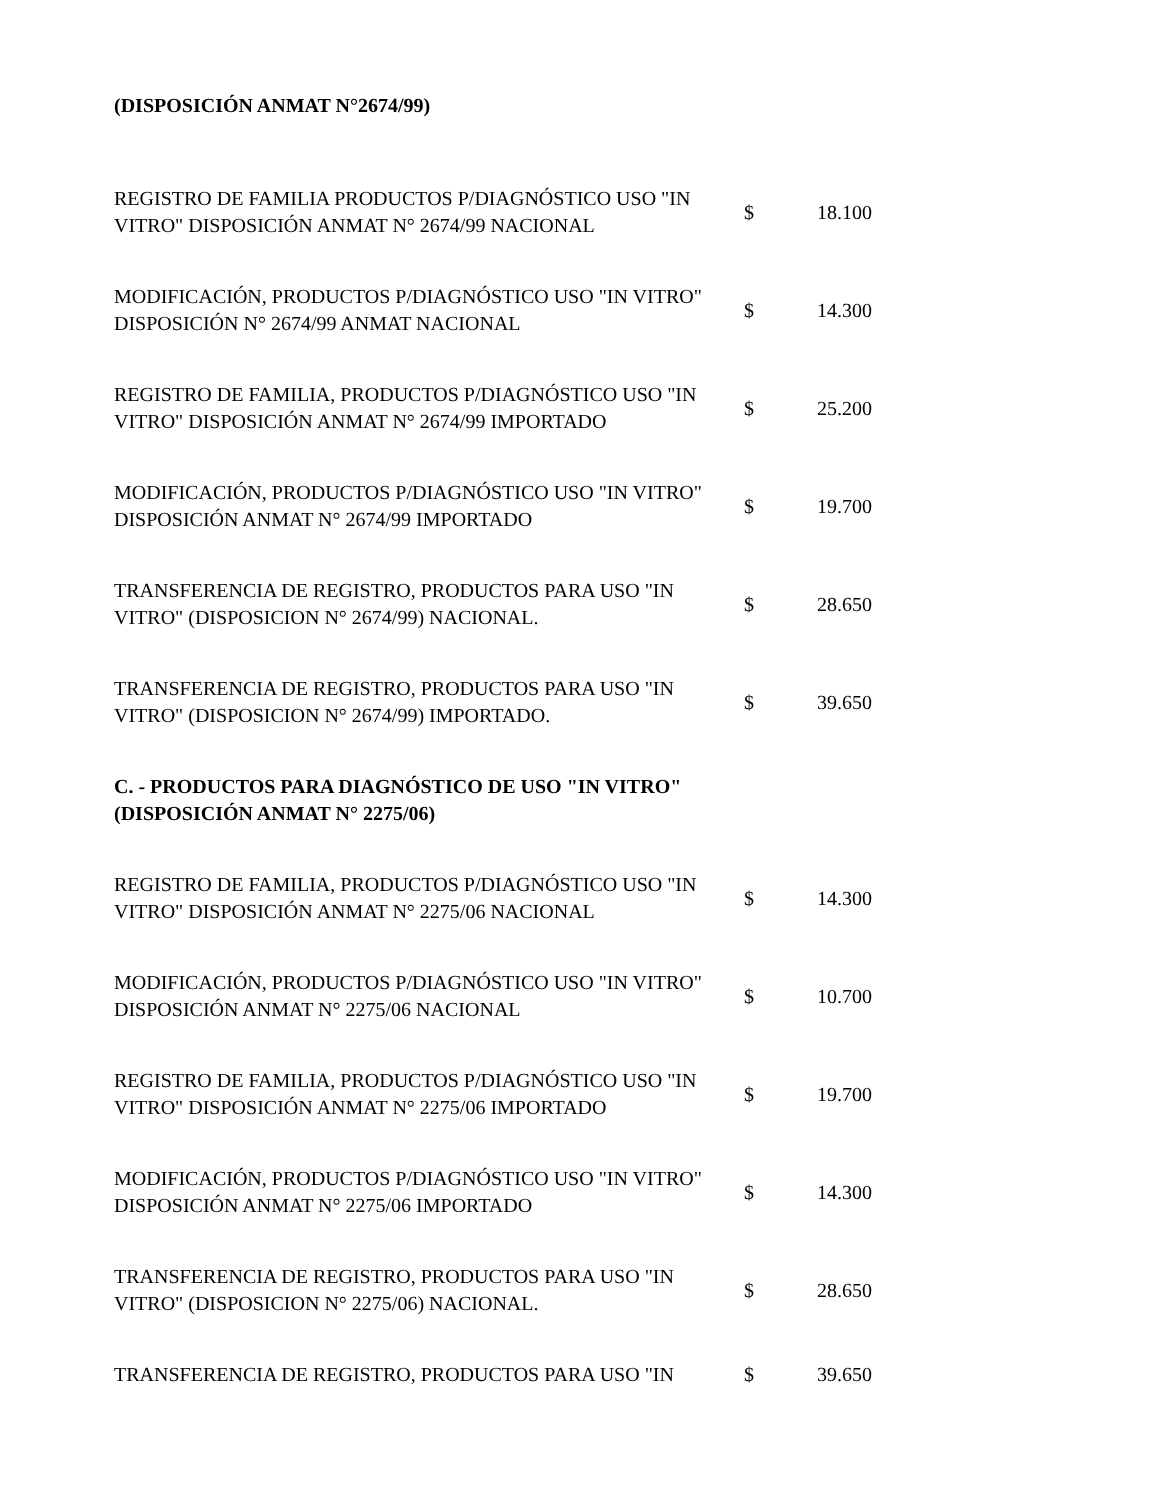(DISPOSICIÓN ANMAT N°2674/99)
| REGISTRO DE FAMILIA PRODUCTOS P/DIAGNÓSTICO USO "IN VITRO" DISPOSICIÓN ANMAT N° 2674/99 NACIONAL | $ | 18.100 |
| MODIFICACIÓN, PRODUCTOS P/DIAGNÓSTICO USO "IN VITRO" DISPOSICIÓN N° 2674/99 ANMAT NACIONAL | $ | 14.300 |
| REGISTRO DE FAMILIA, PRODUCTOS P/DIAGNÓSTICO USO "IN VITRO" DISPOSICIÓN ANMAT N° 2674/99 IMPORTADO | $ | 25.200 |
| MODIFICACIÓN, PRODUCTOS P/DIAGNÓSTICO USO "IN VITRO" DISPOSICIÓN ANMAT N° 2674/99 IMPORTADO | $ | 19.700 |
| TRANSFERENCIA DE REGISTRO, PRODUCTOS PARA USO "IN VITRO" (DISPOSICION N° 2674/99) NACIONAL. | $ | 28.650 |
| TRANSFERENCIA DE REGISTRO, PRODUCTOS PARA USO "IN VITRO" (DISPOSICION N° 2674/99) IMPORTADO. | $ | 39.650 |
| C. - PRODUCTOS PARA DIAGNÓSTICO DE USO "IN VITRO" (DISPOSICIÓN ANMAT N° 2275/06) | | |
| REGISTRO DE FAMILIA, PRODUCTOS P/DIAGNÓSTICO USO "IN VITRO" DISPOSICIÓN ANMAT N° 2275/06 NACIONAL | $ | 14.300 |
| MODIFICACIÓN, PRODUCTOS P/DIAGNÓSTICO USO "IN VITRO" DISPOSICIÓN ANMAT N° 2275/06 NACIONAL | $ | 10.700 |
| REGISTRO DE FAMILIA, PRODUCTOS P/DIAGNÓSTICO USO "IN VITRO" DISPOSICIÓN ANMAT N° 2275/06 IMPORTADO | $ | 19.700 |
| MODIFICACIÓN, PRODUCTOS P/DIAGNÓSTICO USO "IN VITRO" DISPOSICIÓN ANMAT N° 2275/06 IMPORTADO | $ | 14.300 |
| TRANSFERENCIA DE REGISTRO, PRODUCTOS PARA USO "IN VITRO" (DISPOSICION N° 2275/06) NACIONAL. | $ | 28.650 |
| TRANSFERENCIA DE REGISTRO, PRODUCTOS PARA USO "IN | $ | 39.650 |